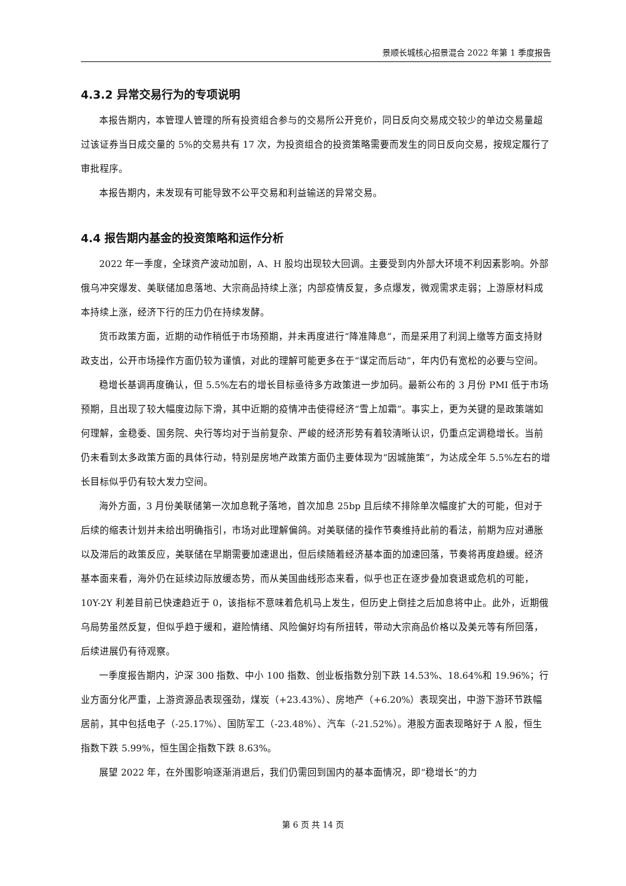景顺长城核心招景混合 2022 年第 1 季度报告
4.3.2 异常交易行为的专项说明
本报告期内，本管理人管理的所有投资组合参与的交易所公开竞价，同日反向交易成交较少的单边交易量超过该证券当日成交量的 5%的交易共有 17 次，为投资组合的投资策略需要而发生的同日反向交易，按规定履行了审批程序。
本报告期内，未发现有可能导致不公平交易和利益输送的异常交易。
4.4 报告期内基金的投资策略和运作分析
2022 年一季度，全球资产波动加剧，A、H 股均出现较大回调。主要受到内外部大环境不利因素影响。外部俄乌冲突爆发、美联储加息落地、大宗商品持续上涨；内部疫情反复，多点爆发，微观需求走弱；上游原材料成本持续上涨，经济下行的压力仍在持续发酵。
货币政策方面，近期的动作稍低于市场预期，并未再度进行“降准降息”，而是采用了利润上缴等方面支持财政支出，公开市场操作方面仍较为谨慎，对此的理解可能更多在于“谋定而后动”，年内仍有宽松的必要与空间。
稳增长基调再度确认，但 5.5%左右的增长目标亟待多方政策进一步加码。最新公布的 3 月份 PMI 低于市场预期，且出现了较大幅度边际下滑，其中近期的疫情冲击使得经济“雪上加霜”。事实上，更为关键的是政策端如何理解，金稳委、国务院、央行等均对于当前复杂、严峻的经济形势有着较清晰认识，仍重点定调稳增长。当前仍未看到太多政策方面的具体行动，特别是房地产政策方面仍主要体现为“因城施策”，为达成全年 5.5%左右的增长目标似乎仍有较大发力空间。
海外方面，3 月份美联储第一次加息靴子落地，首次加息 25bp 且后续不排除单次幅度扩大的可能，但对于后续的缩表计划并未给出明确指引，市场对此理解偏鸽。对美联储的操作节奏维持此前的看法，前期为应对通胀以及滞后的政策反应，美联储在早期需要加速退出，但后续随着经济基本面的加速回落，节奏将再度趋缓。经济基本面来看，海外仍在延续边际放缓态势，而从美国曲线形态来看，似乎也正在逐步叠加衰退或危机的可能，10Y-2Y 利差目前已快速趋近于 0，该指标不意味着危机马上发生，但历史上倒挂之后加息将中止。此外，近期俄乌局势虽然反复，但似乎趋于缓和，避险情绪、风险偏好均有所扭转，带动大宗商品价格以及美元等有所回落，后续进展仍有待观察。
一季度报告期内，沪深 300 指数、中小 100 指数、创业板指数分别下跌 14.53%、18.64%和 19.96%；行业方面分化严重，上游资源品表现强劲，煤炭（+23.43%）、房地产（+6.20%）表现突出，中游下游环节跌幅居前，其中包括电子（-25.17%）、国防军工（-23.48%）、汽车（-21.52%）。港股方面表现略好于 A 股，恒生指数下跌 5.99%，恒生国企指数下跌 8.63%。
展望 2022 年，在外围影响逐渐消退后，我们仍需回到国内的基本面情况，即“稳增长”的力
第 6 页 共 14 页